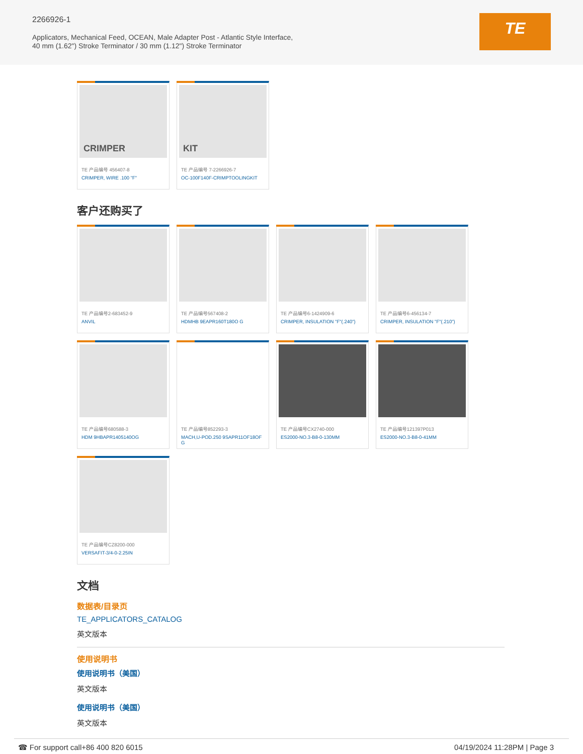2266926-1
Applicators, Mechanical Feed, OCEAN, Male Adapter Post - Atlantic Style Interface,
40 mm (1.62") Stroke Terminator / 30 mm (1.12") Stroke Terminator
TE
CRIMPER
TE 产品编号 456407-8
CRIMPER, WIRE .100 "F"
KIT
TE 产品编号 7-2266926-7
OC-100F140F-CRIMPTOOLINGKIT
客户还购买了
TE 产品编号2-683452-9
ANVIL
TE 产品编号567408-2
HDMHB 9EAPR160T180O G
TE 产品编号6-1424909-6
CRIMPER, INSULATION "F"(.240")
TE 产品编号6-456134-7
CRIMPER, INSULATION "F"(.210")
TE 产品编号680588-3
HDM 9HBAPR1405140OG
TE 产品编号852293-3
MACH,U-POD.250 9SAPR11OF18OF G
TE 产品编号CX2740-000
ES2000-NO.3-B8-0-130MM
TE 产品编号121397P013
ES2000-NO.3-B8-0-41MM
TE 产品编号CZ8200-000
VERSAFIT-3/4-0-2.25IN
文档
数据表/目录页
TE_APPLICATORS_CATALOG
英文版本
使用说明书
使用说明书（美国）
英文版本
使用说明书（美国）
英文版本
☎ For support call+86 400 820 6015 04/19/2024 11:28PM | Page 3